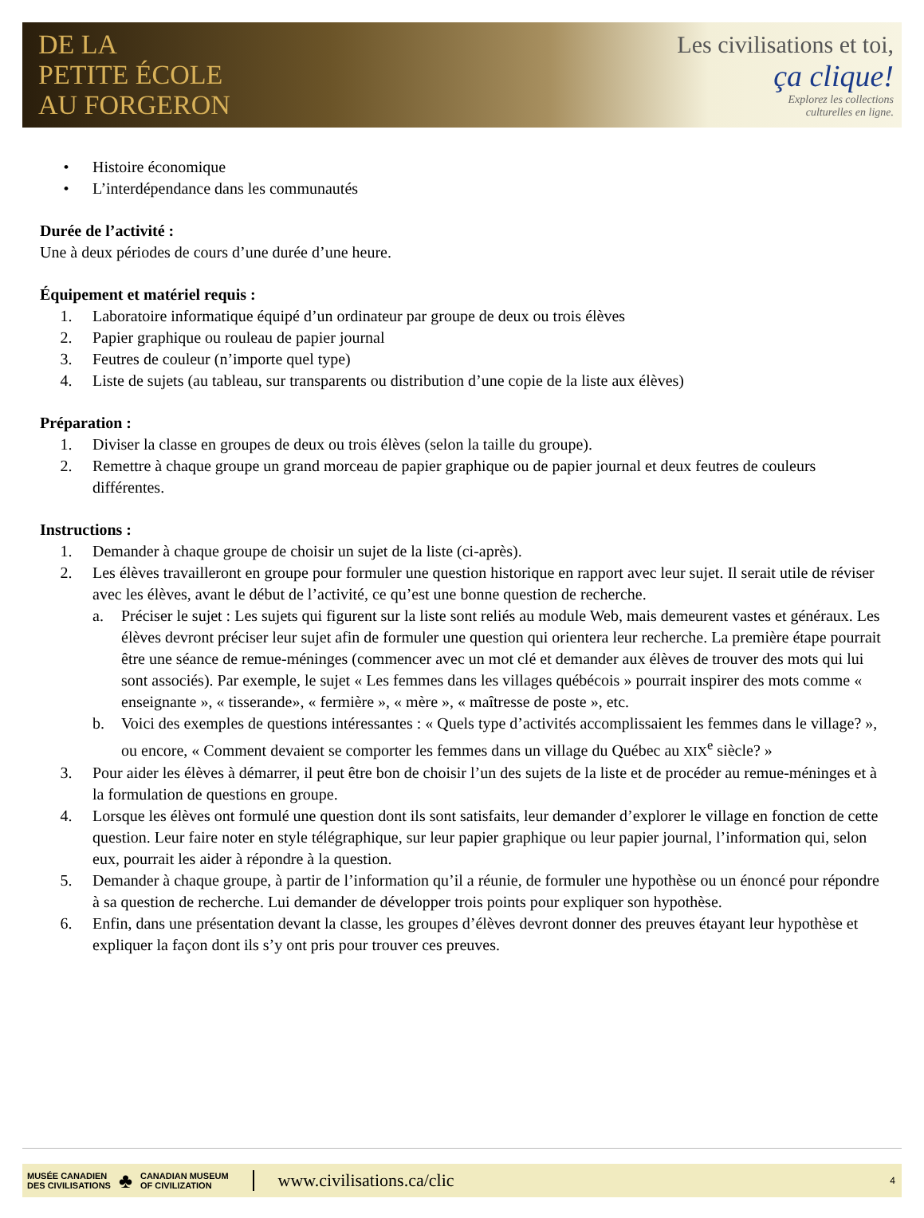DE LA
PETITE ÉCOLE
AU FORGERON
Les civilisations et toi,
ça clique!
Explorez les collections
culturelles en ligne.
• Histoire économique
• L’interdépendance dans les communautés
Durée de l’activité :
Une à deux périodes de cours d’une durée d’une heure.
Équipement et matériel requis :
1. Laboratoire informatique équipé d’un ordinateur par groupe de deux ou trois élèves
2. Papier graphique ou rouleau de papier journal
3. Feutres de couleur (n’importe quel type)
4. Liste de sujets (au tableau, sur transparents ou distribution d’une copie de la liste aux élèves)
Préparation :
1. Diviser la classe en groupes de deux ou trois élèves (selon la taille du groupe).
2. Remettre à chaque groupe un grand morceau de papier graphique ou de papier journal et deux feutres de couleurs différentes.
Instructions :
1. Demander à chaque groupe de choisir un sujet de la liste (ci-après).
2. Les élèves travailleront en groupe pour formuler une question historique en rapport avec leur sujet. Il serait utile de réviser avec les élèves, avant le début de l’activité, ce qu’est une bonne question de recherche.
a. Préciser le sujet : Les sujets qui figurent sur la liste sont reliés au module Web, mais demeurent vastes et généraux. Les élèves devront préciser leur sujet afin de formuler une question qui orientera leur recherche. La première étape pourrait être une séance de remue-méninges (commencer avec un mot clé et demander aux élèves de trouver des mots qui lui sont associés). Par exemple, le sujet « Les femmes dans les villages québécois » pourrait inspirer des mots comme « enseignante », « tisserande», « fermière », « mère », « maîtresse de poste », etc.
b. Voici des exemples de questions intéressantes : « Quels type d’activités accomplissaient les femmes dans le village? », ou encore, « Comment devaient se comporter les femmes dans un village du Québec au XIX<sup>e</sup> siècle? »
3. Pour aider les élèves à démarrer, il peut être bon de choisir l’un des sujets de la liste et de procéder au remue-méninges et à la formulation de questions en groupe.
4. Lorsque les élèves ont formulé une question dont ils sont satisfaits, leur demander d’explorer le village en fonction de cette question. Leur faire noter en style télégraphique, sur leur papier graphique ou leur papier journal, l’information qui, selon eux, pourrait les aider à répondre à la question.
5. Demander à chaque groupe, à partir de l’information qu’il a réunie, de formuler une hypothèse ou un énoncé pour répondre à sa question de recherche. Lui demander de développer trois points pour expliquer son hypothèse.
6. Enfin, dans une présentation devant la classe, les groupes d’élèves devront donner des preuves étayant leur hypothèse et expliquer la façon dont ils s’y ont pris pour trouver ces preuves.
MUSÉE CANADIEN
DES CIVILISATIONS ♣ CANADIAN MUSEUM
OF CIVILIZATION www.civilisations.ca/clic 4